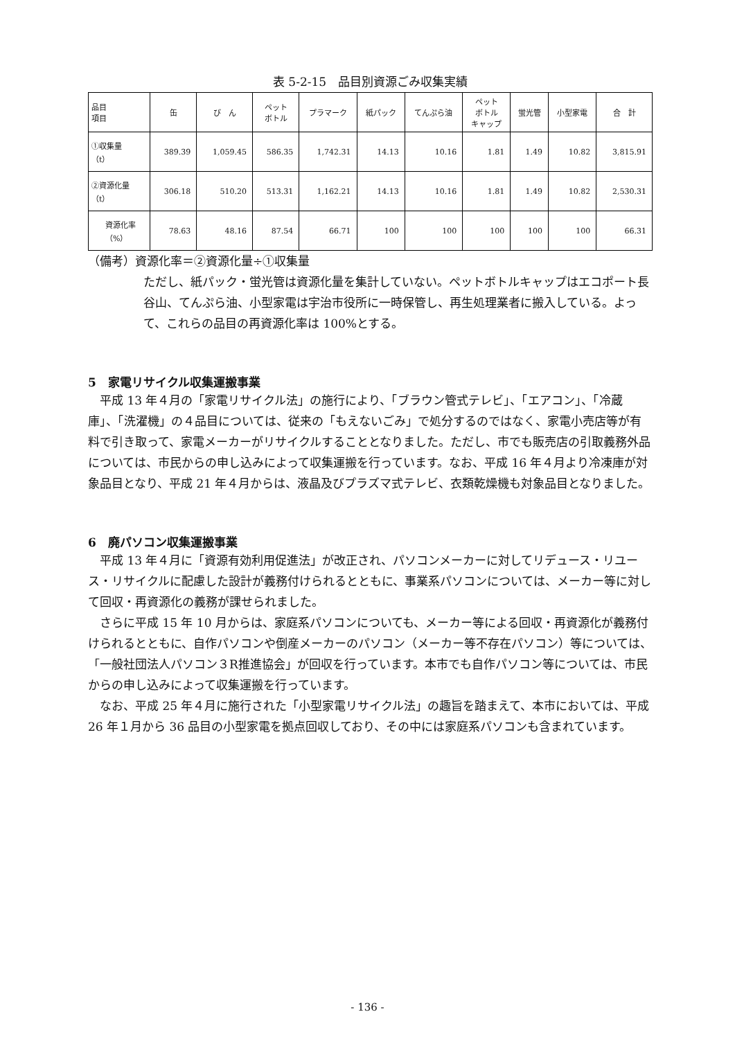表 5-2-15　品目別資源ごみ収集実績
| 品目 項目 | 缶 | び ん | ペット ボトル | プラマーク | 紙パック | てんぷら油 | ペット ボトル キャップ | 蛍光管 | 小型家電 | 合 計 |
| --- | --- | --- | --- | --- | --- | --- | --- | --- | --- | --- |
| ①収集量 （t） | 389.39 | 1,059.45 | 586.35 | 1,742.31 | 14.13 | 10.16 | 1.81 | 1.49 | 10.82 | 3,815.91 |
| ②資源化量 （t） | 306.18 | 510.20 | 513.31 | 1,162.21 | 14.13 | 10.16 | 1.81 | 1.49 | 10.82 | 2,530.31 |
| 資源化率 （%） | 78.63 | 48.16 | 87.54 | 66.71 | 100 | 100 | 100 | 100 | 100 | 66.31 |
（備考）資源化率＝②資源化量÷①収集量
ただし、紙パック・蛍光管は資源化量を集計していない。ペットボトルキャップはエコポート長谷山、てんぷら油、小型家電は宇治市役所に一時保管し、再生処理業者に搬入している。よって、これらの品目の再資源化率は 100%とする。
5　家電リサイクル収集運搬事業
　平成 13 年４月の「家電リサイクル法」の施行により、「ブラウン管式テレビ」、「エアコン」、「冷蔵庫」、「洗濯機」の４品目については、従来の「もえないごみ」で処分するのではなく、家電小売店等が有料で引き取って、家電メーカーがリサイクルすることとなりました。ただし、市でも販売店の引取義務外品については、市民からの申し込みによって収集運搬を行っています。なお、平成 16 年４月より冷凍庫が対象品目となり、平成 21 年４月からは、液晶及びプラズマ式テレビ、衣類乾燥機も対象品目となりました。
6　廃パソコン収集運搬事業
　平成 13 年４月に「資源有効利用促進法」が改正され、パソコンメーカーに対してリデュース・リユース・リサイクルに配慮した設計が義務付けられるとともに、事業系パソコンについては、メーカー等に対して回収・再資源化の義務が課せられました。
　さらに平成 15 年 10 月からは、家庭系パソコンについても、メーカー等による回収・再資源化が義務付けられるとともに、自作パソコンや倒産メーカーのパソコン（メーカー等不存在パソコン）等については、「一般社団法人パソコン３R推進協会」が回収を行っています。本市でも自作パソコン等については、市民からの申し込みによって収集運搬を行っています。
　なお、平成 25 年４月に施行された「小型家電リサイクル法」の趣旨を踏まえて、本市においては、平成 26 年１月から 36 品目の小型家電を拠点回収しており、その中には家庭系パソコンも含まれています。
- 136 -